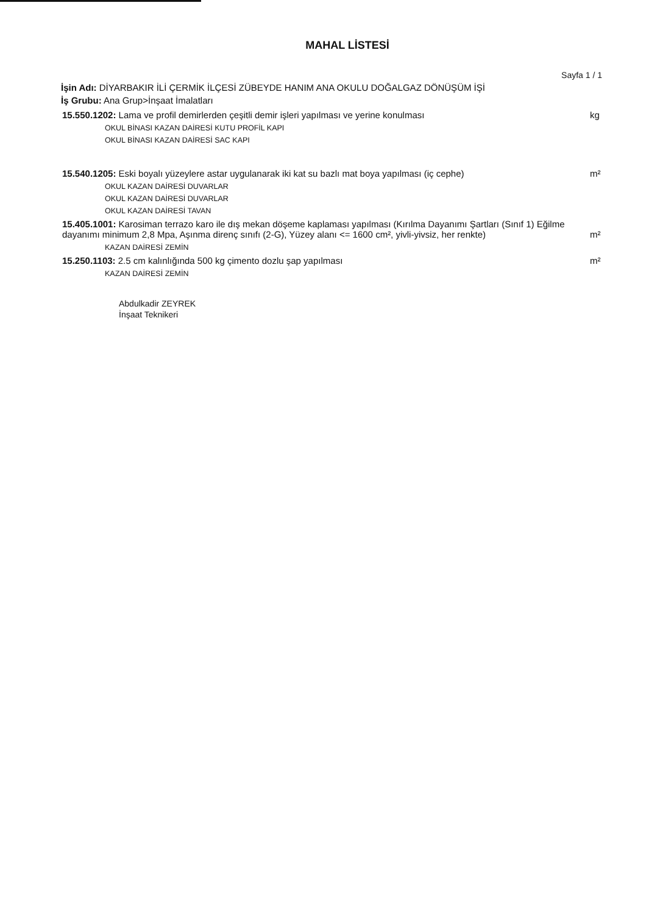MAHAL LİSTESİ
Sayfa 1 / 1
İşin Adı: DİYARBAKIR İLİ ÇERMİK İLÇESİ ZÜBEYDE HANIM ANA OKULU DOĞALGAZ DÖNÜŞÜM İŞİ
İş Grubu: Ana Grup>İnşaat İmalatları
| 15.550.1202: Lama ve profil demirlerden çeşitli demir işleri yapılması ve yerine konulması | kg |
| OKUL BİNASI KAZAN DAİRESİ KUTU PROFİL KAPI | |
| OKUL BİNASI KAZAN DAİRESİ SAC KAPI | |
| 15.540.1205: Eski boyalı yüzeylere astar uygulanarak iki kat su bazlı mat boya yapılması (iç cephe) | m² |
| OKUL KAZAN DAİRESİ DUVARLAR | |
| OKUL KAZAN DAİRESİ DUVARLAR | |
| OKUL KAZAN DAİRESİ TAVAN | |
| 15.405.1001: Karosiman terrazo karo ile dış mekan döşeme kaplaması yapılması (Kırılma Dayanımı Şartları (Sınıf 1) Eğilme dayanımı minimum 2,8 Mpa, Aşınma direnç sınıfı (2-G), Yüzey alanı <= 1600 cm², yivli-yivsiz, her renkte) | m² |
| KAZAN DAİRESİ ZEMİN | |
| 15.250.1103: 2.5 cm kalınlığında 500 kg çimento dozlu şap yapılması | m² |
| KAZAN DAİRESİ ZEMİN | |
Abdulkadir ZEYREK
İnşaat Teknikeri